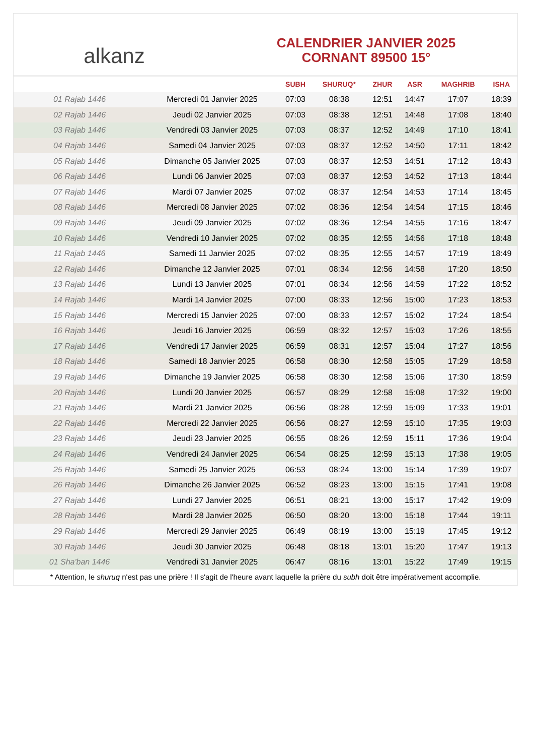alkanz
CALENDRIER JANVIER 2025
CORNANT 89500 15°
| | | SUBH | SHURUQ* | ZHUR | ASR | MAGHRIB | ISHA |
| --- | --- | --- | --- | --- | --- | --- | --- |
| 01 Rajab 1446 | Mercredi 01 Janvier 2025 | 07:03 | 08:38 | 12:51 | 14:47 | 17:07 | 18:39 |
| 02 Rajab 1446 | Jeudi 02 Janvier 2025 | 07:03 | 08:38 | 12:51 | 14:48 | 17:08 | 18:40 |
| 03 Rajab 1446 | Vendredi 03 Janvier 2025 | 07:03 | 08:37 | 12:52 | 14:49 | 17:10 | 18:41 |
| 04 Rajab 1446 | Samedi 04 Janvier 2025 | 07:03 | 08:37 | 12:52 | 14:50 | 17:11 | 18:42 |
| 05 Rajab 1446 | Dimanche 05 Janvier 2025 | 07:03 | 08:37 | 12:53 | 14:51 | 17:12 | 18:43 |
| 06 Rajab 1446 | Lundi 06 Janvier 2025 | 07:03 | 08:37 | 12:53 | 14:52 | 17:13 | 18:44 |
| 07 Rajab 1446 | Mardi 07 Janvier 2025 | 07:02 | 08:37 | 12:54 | 14:53 | 17:14 | 18:45 |
| 08 Rajab 1446 | Mercredi 08 Janvier 2025 | 07:02 | 08:36 | 12:54 | 14:54 | 17:15 | 18:46 |
| 09 Rajab 1446 | Jeudi 09 Janvier 2025 | 07:02 | 08:36 | 12:54 | 14:55 | 17:16 | 18:47 |
| 10 Rajab 1446 | Vendredi 10 Janvier 2025 | 07:02 | 08:35 | 12:55 | 14:56 | 17:18 | 18:48 |
| 11 Rajab 1446 | Samedi 11 Janvier 2025 | 07:02 | 08:35 | 12:55 | 14:57 | 17:19 | 18:49 |
| 12 Rajab 1446 | Dimanche 12 Janvier 2025 | 07:01 | 08:34 | 12:56 | 14:58 | 17:20 | 18:50 |
| 13 Rajab 1446 | Lundi 13 Janvier 2025 | 07:01 | 08:34 | 12:56 | 14:59 | 17:22 | 18:52 |
| 14 Rajab 1446 | Mardi 14 Janvier 2025 | 07:00 | 08:33 | 12:56 | 15:00 | 17:23 | 18:53 |
| 15 Rajab 1446 | Mercredi 15 Janvier 2025 | 07:00 | 08:33 | 12:57 | 15:02 | 17:24 | 18:54 |
| 16 Rajab 1446 | Jeudi 16 Janvier 2025 | 06:59 | 08:32 | 12:57 | 15:03 | 17:26 | 18:55 |
| 17 Rajab 1446 | Vendredi 17 Janvier 2025 | 06:59 | 08:31 | 12:57 | 15:04 | 17:27 | 18:56 |
| 18 Rajab 1446 | Samedi 18 Janvier 2025 | 06:58 | 08:30 | 12:58 | 15:05 | 17:29 | 18:58 |
| 19 Rajab 1446 | Dimanche 19 Janvier 2025 | 06:58 | 08:30 | 12:58 | 15:06 | 17:30 | 18:59 |
| 20 Rajab 1446 | Lundi 20 Janvier 2025 | 06:57 | 08:29 | 12:58 | 15:08 | 17:32 | 19:00 |
| 21 Rajab 1446 | Mardi 21 Janvier 2025 | 06:56 | 08:28 | 12:59 | 15:09 | 17:33 | 19:01 |
| 22 Rajab 1446 | Mercredi 22 Janvier 2025 | 06:56 | 08:27 | 12:59 | 15:10 | 17:35 | 19:03 |
| 23 Rajab 1446 | Jeudi 23 Janvier 2025 | 06:55 | 08:26 | 12:59 | 15:11 | 17:36 | 19:04 |
| 24 Rajab 1446 | Vendredi 24 Janvier 2025 | 06:54 | 08:25 | 12:59 | 15:13 | 17:38 | 19:05 |
| 25 Rajab 1446 | Samedi 25 Janvier 2025 | 06:53 | 08:24 | 13:00 | 15:14 | 17:39 | 19:07 |
| 26 Rajab 1446 | Dimanche 26 Janvier 2025 | 06:52 | 08:23 | 13:00 | 15:15 | 17:41 | 19:08 |
| 27 Rajab 1446 | Lundi 27 Janvier 2025 | 06:51 | 08:21 | 13:00 | 15:17 | 17:42 | 19:09 |
| 28 Rajab 1446 | Mardi 28 Janvier 2025 | 06:50 | 08:20 | 13:00 | 15:18 | 17:44 | 19:11 |
| 29 Rajab 1446 | Mercredi 29 Janvier 2025 | 06:49 | 08:19 | 13:00 | 15:19 | 17:45 | 19:12 |
| 30 Rajab 1446 | Jeudi 30 Janvier 2025 | 06:48 | 08:18 | 13:01 | 15:20 | 17:47 | 19:13 |
| 01 Sha'ban 1446 | Vendredi 31 Janvier 2025 | 06:47 | 08:16 | 13:01 | 15:22 | 17:49 | 19:15 |
* Attention, le shuruq n'est pas une prière ! Il s'agit de l'heure avant laquelle la prière du subh doit être impérativement accomplie.